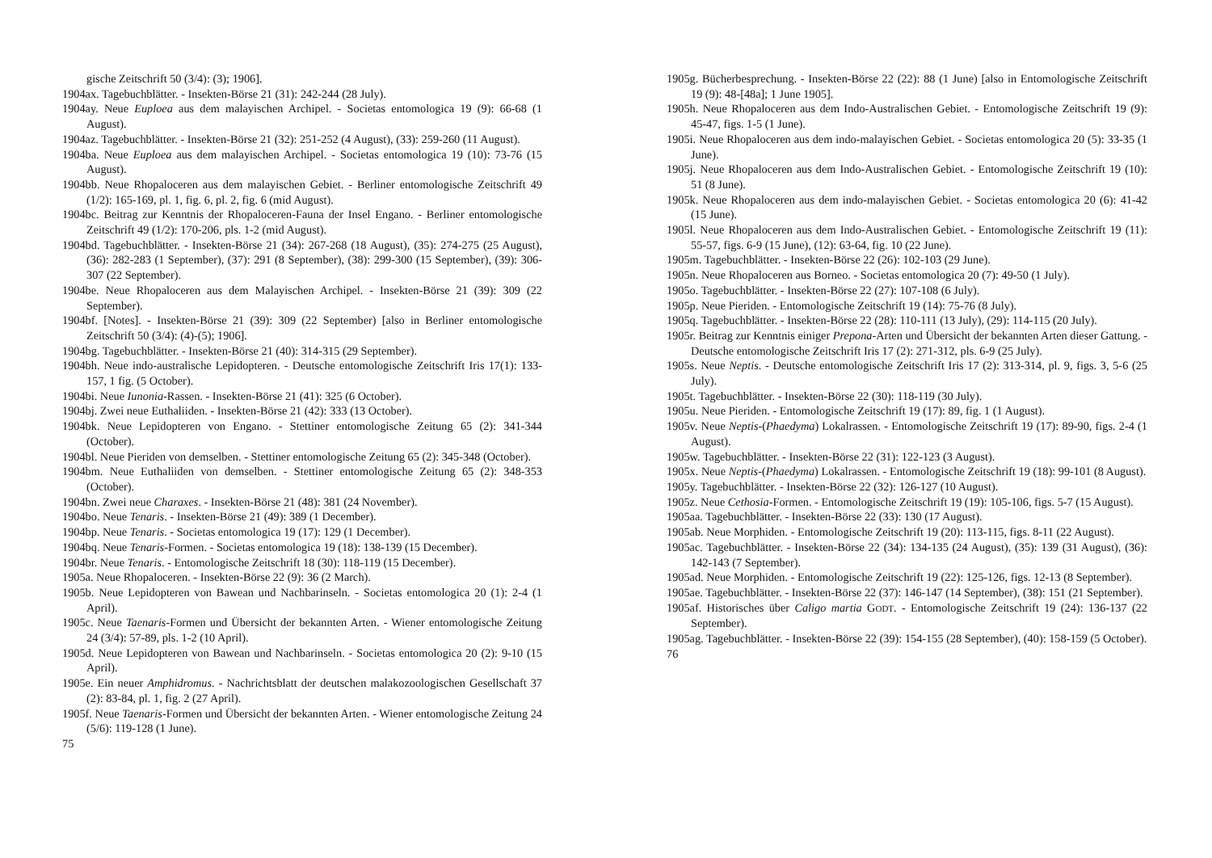gische Zeitschrift 50 (3/4): (3); 1906].
1904ax. Tagebuchblätter. - Insekten-Börse 21 (31): 242-244 (28 July).
1904ay. Neue Euploea aus dem malayischen Archipel. - Societas entomologica 19 (9): 66-68 (1 August).
1904az. Tagebuchblätter. - Insekten-Börse 21 (32): 251-252 (4 August), (33): 259-260 (11 August).
1904ba. Neue Euploea aus dem malayischen Archipel. - Societas entomologica 19 (10): 73-76 (15 August).
1904bb. Neue Rhopaloceren aus dem malayischen Gebiet. - Berliner entomologische Zeitschrift 49 (1/2): 165-169, pl. 1, fig. 6, pl. 2, fig. 6 (mid August).
1904bc. Beitrag zur Kenntnis der Rhopaloceren-Fauna der Insel Engano. - Berliner entomologische Zeitschrift 49 (1/2): 170-206, pls. 1-2 (mid August).
1904bd. Tagebuchblätter. - Insekten-Börse 21 (34): 267-268 (18 August), (35): 274-275 (25 August), (36): 282-283 (1 September), (37): 291 (8 September), (38): 299-300 (15 September), (39): 306-307 (22 September).
1904be. Neue Rhopaloceren aus dem Malayischen Archipel. - Insekten-Börse 21 (39): 309 (22 September).
1904bf. [Notes]. - Insekten-Börse 21 (39): 309 (22 September) [also in Berliner entomologische Zeitschrift 50 (3/4): (4)-(5); 1906].
1904bg. Tagebuchblätter. - Insekten-Börse 21 (40): 314-315 (29 September).
1904bh. Neue indo-australische Lepidopteren. - Deutsche entomologische Zeitschrift Iris 17(1): 133-157, 1 fig. (5 October).
1904bi. Neue Iunonia-Rassen. - Insekten-Börse 21 (41): 325 (6 October).
1904bj. Zwei neue Euthaliiden. - Insekten-Börse 21 (42): 333 (13 October).
1904bk. Neue Lepidopteren von Engano. - Stettiner entomologische Zeitung 65 (2): 341-344 (October).
1904bl. Neue Pieriden von demselben. - Stettiner entomologische Zeitung 65 (2): 345-348 (October).
1904bm. Neue Euthaliiden von demselben. - Stettiner entomologische Zeitung 65 (2): 348-353 (October).
1904bn. Zwei neue Charaxes. - Insekten-Börse 21 (48): 381 (24 November).
1904bo. Neue Tenaris. - Insekten-Börse 21 (49): 389 (1 December).
1904bp. Neue Tenaris. - Societas entomologica 19 (17): 129 (1 December).
1904bq. Neue Tenaris-Formen. - Societas entomologica 19 (18): 138-139 (15 December).
1904br. Neue Tenaris. - Entomologische Zeitschrift 18 (30): 118-119 (15 December).
1905a. Neue Rhopaloceren. - Insekten-Börse 22 (9): 36 (2 March).
1905b. Neue Lepidopteren von Bawean und Nachbarinseln. - Societas entomologica 20 (1): 2-4 (1 April).
1905c. Neue Taenaris-Formen und Übersicht der bekannten Arten. - Wiener entomologische Zeitung 24 (3/4): 57-89, pls. 1-2 (10 April).
1905d. Neue Lepidopteren von Bawean und Nachbarinseln. - Societas entomologica 20 (2): 9-10 (15 April).
1905e. Ein neuer Amphidromus. - Nachrichtsblatt der deutschen malakozoologischen Gesellschaft 37 (2): 83-84, pl. 1, fig. 2 (27 April).
1905f. Neue Taenaris-Formen und Übersicht der bekannten Arten. - Wiener entomologische Zeitung 24 (5/6): 119-128 (1 June).
75
1905g. Bücherbesprechung. - Insekten-Börse 22 (22): 88 (1 June) [also in Entomologische Zeitschrift 19 (9): 48-[48a]; 1 June 1905].
1905h. Neue Rhopaloceren aus dem Indo-Australischen Gebiet. - Entomologische Zeitschrift 19 (9): 45-47, figs. 1-5 (1 June).
1905i. Neue Rhopaloceren aus dem indo-malayischen Gebiet. - Societas entomologica 20 (5): 33-35 (1 June).
1905j. Neue Rhopaloceren aus dem Indo-Australischen Gebiet. - Entomologische Zeitschrift 19 (10): 51 (8 June).
1905k. Neue Rhopaloceren aus dem indo-malayischen Gebiet. - Societas entomologica 20 (6): 41-42 (15 June).
1905l. Neue Rhopaloceren aus dem Indo-Australischen Gebiet. - Entomologische Zeitschrift 19 (11): 55-57, figs. 6-9 (15 June), (12): 63-64, fig. 10 (22 June).
1905m. Tagebuchblätter. - Insekten-Börse 22 (26): 102-103 (29 June).
1905n. Neue Rhopaloceren aus Borneo. - Societas entomologica 20 (7): 49-50 (1 July).
1905o. Tagebuchblätter. - Insekten-Börse 22 (27): 107-108 (6 July).
1905p. Neue Pieriden. - Entomologische Zeitschrift 19 (14): 75-76 (8 July).
1905q. Tagebuchblätter. - Insekten-Börse 22 (28): 110-111 (13 July), (29): 114-115 (20 July).
1905r. Beitrag zur Kenntnis einiger Prepona-Arten und Übersicht der bekannten Arten dieser Gattung. - Deutsche entomologische Zeitschrift Iris 17 (2): 271-312, pls. 6-9 (25 July).
1905s. Neue Neptis. - Deutsche entomologische Zeitschrift Iris 17 (2): 313-314, pl. 9, figs. 3, 5-6 (25 July).
1905t. Tagebuchblätter. - Insekten-Börse 22 (30): 118-119 (30 July).
1905u. Neue Pieriden. - Entomologische Zeitschrift 19 (17): 89, fig. 1 (1 August).
1905v. Neue Neptis-(Phaedyma) Lokalrassen. - Entomologische Zeitschrift 19 (17): 89-90, figs. 2-4 (1 August).
1905w. Tagebuchblätter. - Insekten-Börse 22 (31): 122-123 (3 August).
1905x. Neue Neptis-(Phaedyma) Lokalrassen. - Entomologische Zeitschrift 19 (18): 99-101 (8 August).
1905y. Tagebuchblätter. - Insekten-Börse 22 (32): 126-127 (10 August).
1905z. Neue Cethosia-Formen. - Entomologische Zeitschrift 19 (19): 105-106, figs. 5-7 (15 August).
1905aa. Tagebuchblätter. - Insekten-Börse 22 (33): 130 (17 August).
1905ab. Neue Morphiden. - Entomologische Zeitschrift 19 (20): 113-115, figs. 8-11 (22 August).
1905ac. Tagebuchblätter. - Insekten-Börse 22 (34): 134-135 (24 August), (35): 139 (31 August), (36): 142-143 (7 September).
1905ad. Neue Morphiden. - Entomologische Zeitschrift 19 (22): 125-126, figs. 12-13 (8 September).
1905ae. Tagebuchblätter. - Insekten-Börse 22 (37): 146-147 (14 September), (38): 151 (21 September).
1905af. Historisches über Caligo martia GODT. - Entomologische Zeitschrift 19 (24): 136-137 (22 September).
1905ag. Tagebuchblätter. - Insekten-Börse 22 (39): 154-155 (28 September), (40): 158-159 (5 October).
76